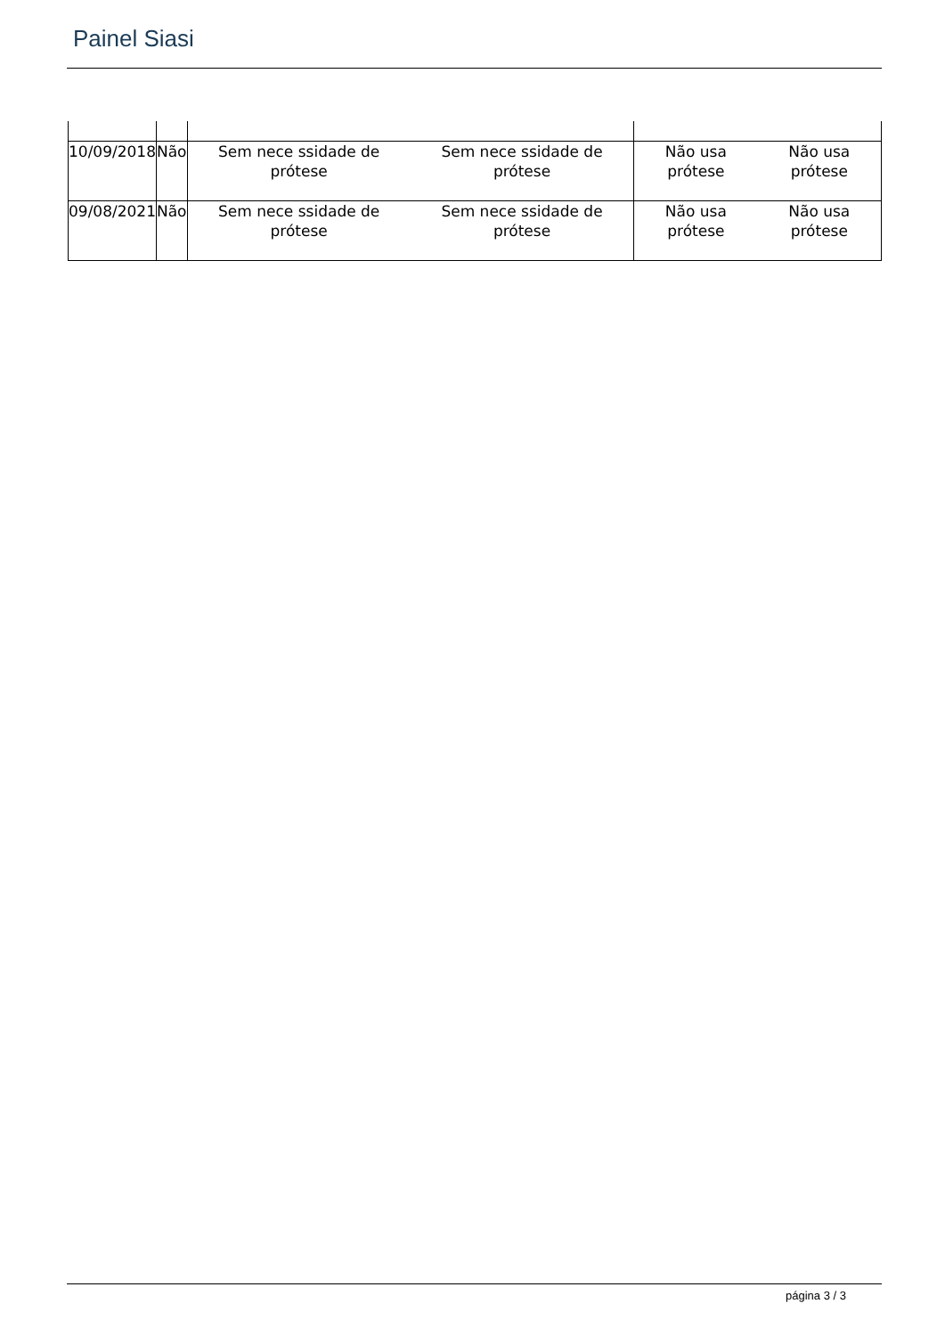Painel Siasi
| 10/09/2018 | Não | Sem nece ssidade de prótese Sem nece ssidade de prótese | Não usa prótese Não usa prótese |
| 09/08/2021 | Não | Sem nece ssidade de prótese Sem nece ssidade de prótese | Não usa prótese Não usa prótese |
página 3 / 3